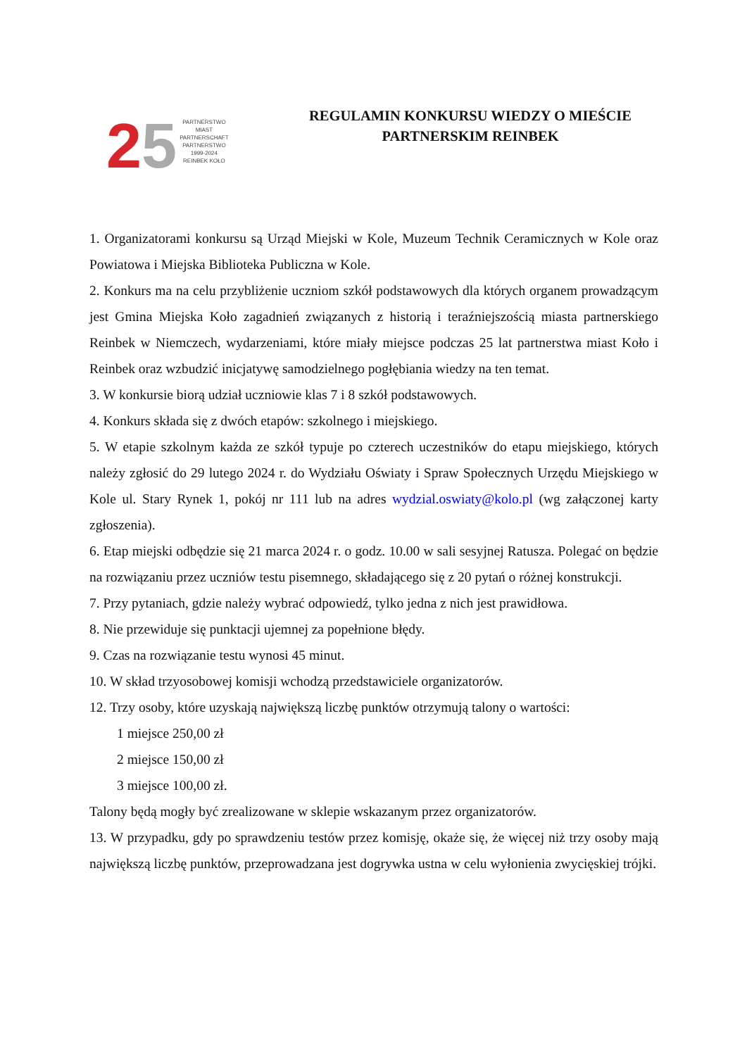25
PARTNERSTWO
MIAST
PARTNERSCHAFT
PARTNERSTWO
1999-2024
REINBEK KOŁO
REGULAMIN KONKURSU WIEDZY O MIEŚCIE
PARTNERSKIM REINBEK
1. Organizatorami konkursu są Urząd Miejski w Kole, Muzeum Technik Ceramicznych w Kole oraz Powiatowa i Miejska Biblioteka Publiczna w Kole.
2. Konkurs ma na celu przybliżenie uczniom szkół podstawowych dla których organem prowadzącym jest Gmina Miejska Koło zagadnień związanych z historią i teraźniejszością miasta partnerskiego Reinbek w Niemczech, wydarzeniami, które miały miejsce podczas 25 lat partnerstwa miast Koło i Reinbek oraz wzbudzić inicjatywę samodzielnego pogłębiania wiedzy na ten temat.
3. W konkursie biorą udział uczniowie klas 7 i 8 szkół podstawowych.
4. Konkurs składa się z dwóch etapów: szkolnego i miejskiego.
5. W etapie szkolnym każda ze szkół typuje po czterech uczestników do etapu miejskiego, których należy zgłosić do 29 lutego 2024 r. do Wydziału Oświaty i Spraw Społecznych Urzędu Miejskiego w Kole ul. Stary Rynek 1, pokój nr 111 lub na adres wydzial.oswiaty@kolo.pl (wg załączonej karty zgłoszenia).
6. Etap miejski odbędzie się 21 marca 2024 r. o godz. 10.00 w sali sesyjnej Ratusza. Polegać on będzie na rozwiązaniu przez uczniów testu pisemnego, składającego się z 20 pytań o różnej konstrukcji.
7. Przy pytaniach, gdzie należy wybrać odpowiedź, tylko jedna z nich jest prawidłowa.
8. Nie przewiduje się punktacji ujemnej za popełnione błędy.
9. Czas na rozwiązanie testu wynosi 45 minut.
10. W skład trzyosobowej komisji wchodzą przedstawiciele organizatorów.
12. Trzy osoby, które uzyskają największą liczbę punktów otrzymują talony o wartości:
1 miejsce 250,00 zł
2 miejsce 150,00 zł
3 miejsce 100,00 zł.
Talony będą mogły być zrealizowane w sklepie wskazanym przez organizatorów.
13. W przypadku, gdy po sprawdzeniu testów przez komisję, okaże się, że więcej niż trzy osoby mają największą liczbę punktów, przeprowadzana jest dogrywka ustna w celu wyłonienia zwycięskiej trójki.